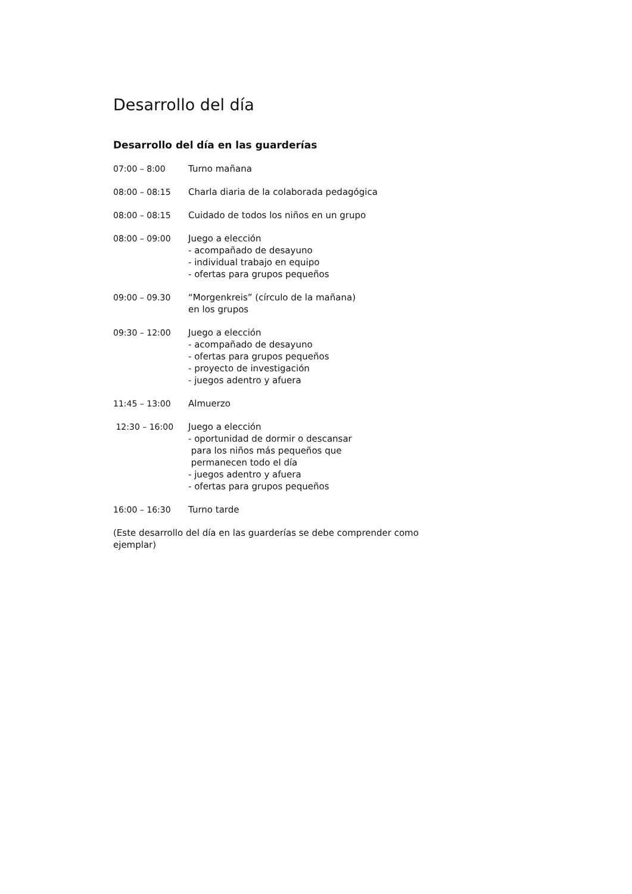Desarrollo del día
Desarrollo del día en las guarderías
07:00 – 8:00 Turno mañana
08:00 – 08:15 Charla diaria de la colaborada pedagógica
08:00 – 08:15 Cuidado de todos los niños en un grupo
08:00 – 09:00 Juego a elección
- acompañado de desayuno
- individual trabajo en equipo
- ofertas para grupos pequeños
09:00 – 09.30 “Morgenkreis” (círculo de la mañana)
en los grupos
09:30 – 12:00 Juego a elección
- acompañado de desayuno
- ofertas para grupos pequeños
- proyecto de investigación
- juegos adentro y afuera
11:45 – 13:00 Almuerzo
12:30 – 16:00 Juego a elección
- oportunidad de dormir o descansar
para los niños más pequeños que
permanecen todo el día
- juegos adentro y afuera
- ofertas para grupos pequeños
16:00 – 16:30 Turno tarde
(Este desarrollo del día en las guarderías se debe comprender como ejemplar)